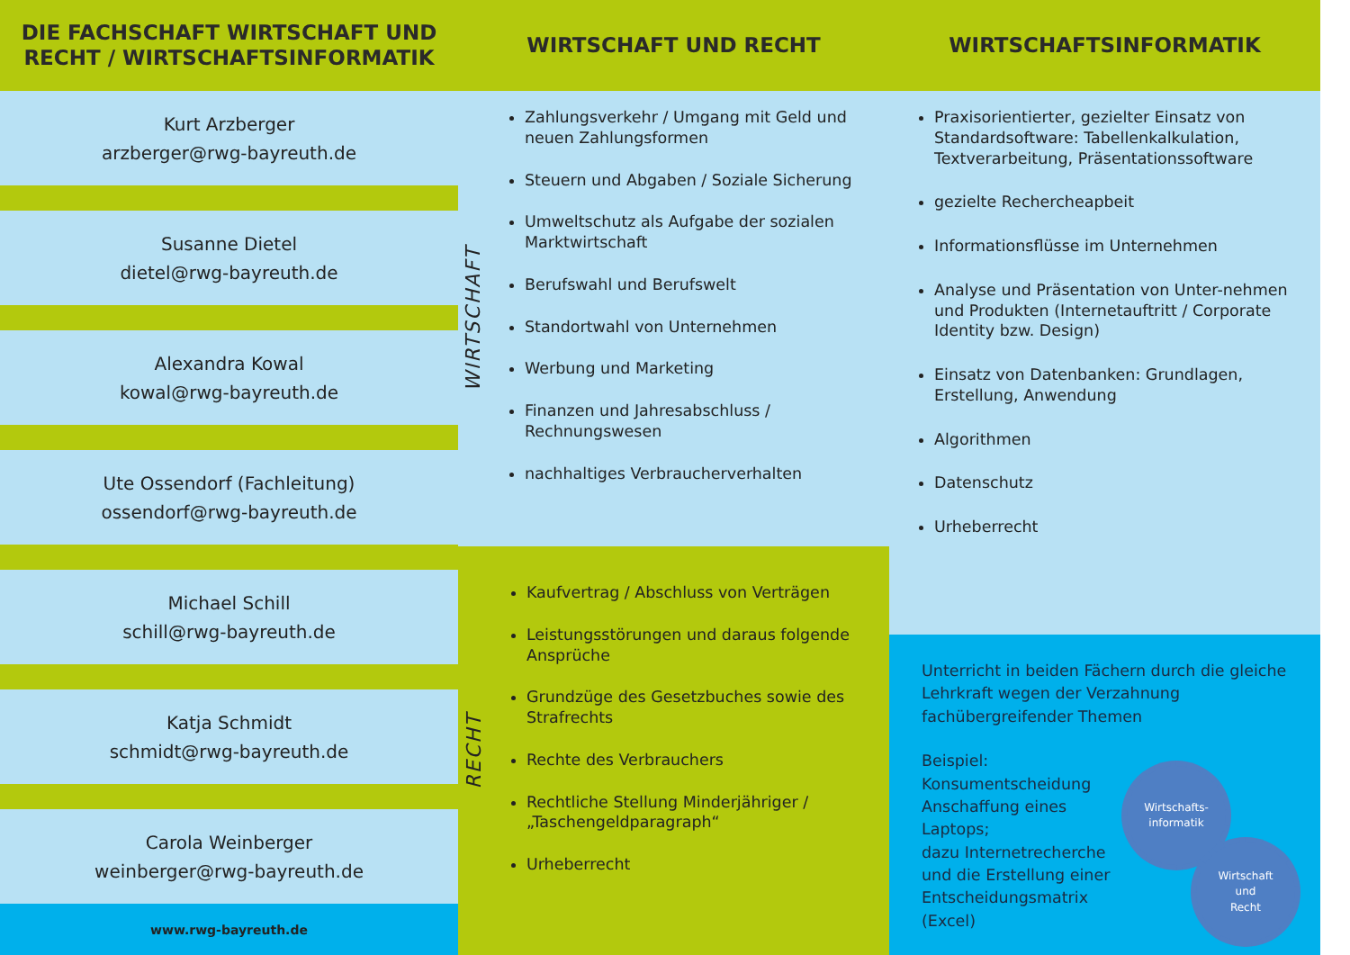DIE FACHSCHAFT WIRTSCHAFT UND
RECHT / WIRTSCHAFTSINFORMATIK
Kurt Arzberger
arzberger@rwg-bayreuth.de
Susanne Dietel
dietel@rwg-bayreuth.de
Alexandra Kowal
kowal@rwg-bayreuth.de
Ute Ossendorf (Fachleitung)
ossendorf@rwg-bayreuth.de
Michael Schill
schill@rwg-bayreuth.de
Katja Schmidt
schmidt@rwg-bayreuth.de
Carola Weinberger
weinberger@rwg-bayreuth.de
www.rwg-bayreuth.de
WIRTSCHAFT UND RECHT
WIRTSCHAFT
Zahlungsverkehr / Umgang mit Geld und neuen Zahlungsformen
Steuern und Abgaben / Soziale Sicherung
Umweltschutz als Aufgabe der sozialen Marktwirtschaft
Berufswahl und Berufswelt
Standortwahl von Unternehmen
Werbung und Marketing
Finanzen und Jahresabschluss / Rechnungswesen
nachhaltiges Verbraucherverhalten
RECHT
Kaufvertrag / Abschluss von Verträgen
Leistungsstörungen und daraus folgende Ansprüche
Grundzüge des Gesetzbuches sowie des Strafrechts
Rechte des Verbrauchers
Rechtliche Stellung Minderjähriger / „Taschengeldparagraph“
Urheberrecht
WIRTSCHAFTSINFORMATIK
Praxisorientierter, gezielter Einsatz von Standardsoftware: Tabellenkalkulation, Textverarbeitung, Präsentationssoftware
gezielte Rechercheарbeit
Informationsflüsse im Unternehmen
Analyse und Präsentation von Unter-nehmen und Produkten (Internetauftritt / Corporate Identity bzw. Design)
Einsatz von Datenbanken: Grundlagen, Erstellung, Anwendung
Algorithmen
Datenschutz
Urheberrecht
Unterricht in beiden Fächern durch die gleiche Lehrkraft wegen der Verzahnung fachübergreifender Themen
Beispiel:
Konsumentscheidung Anschaffung eines Laptops;
dazu Internetrecherche und die Erstellung einer Entscheidungsmatrix (Excel)
Wirtschafts-
informatik
Wirtschaft
und
Recht